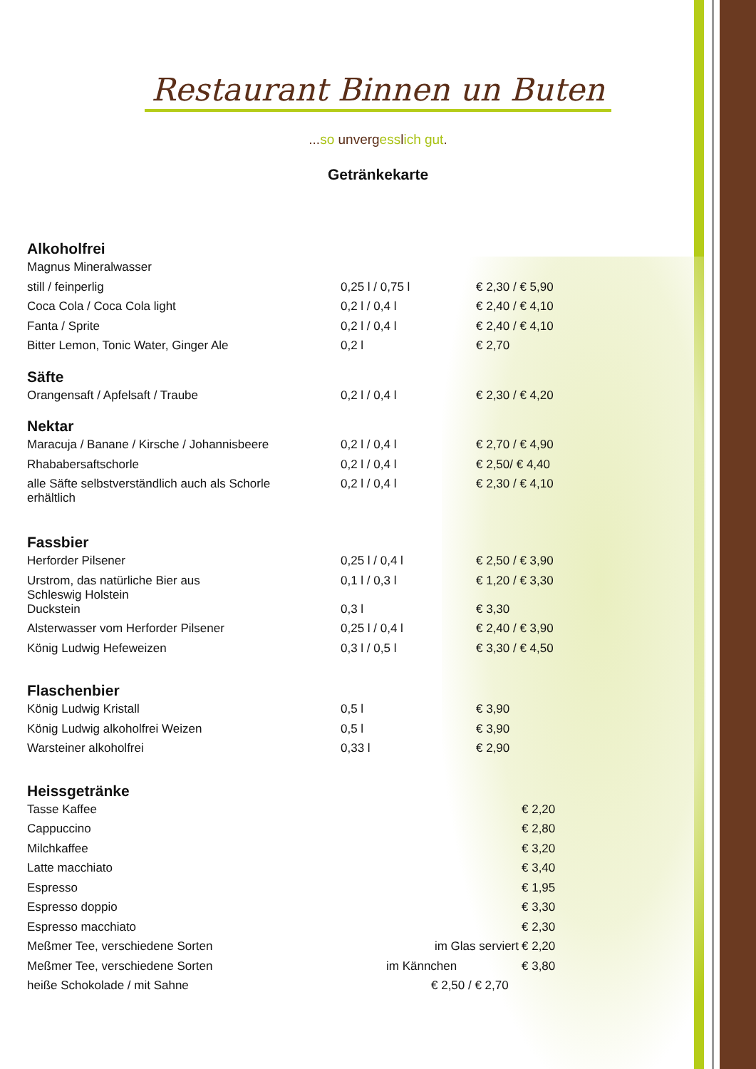Restaurant Binnen un Buten
...so unvergesslich gut.
Getränkekarte
Alkoholfrei
| Magnus Mineralwasser | | |
| still / feinperlig | 0,25 l / 0,75 l | € 2,30 / € 5,90 |
| Coca Cola / Coca Cola light | 0,2 l / 0,4 l | € 2,40 / € 4,10 |
| Fanta / Sprite | 0,2 l / 0,4 l | € 2,40 / € 4,10 |
| Bitter Lemon, Tonic Water, Ginger Ale | 0,2 l | € 2,70 |
Säfte
| Orangensaft / Apfelsaft / Traube | 0,2 l / 0,4 l | € 2,30 / € 4,20 |
Nektar
| Maracuja / Banane / Kirsche / Johannisbeere | 0,2 l / 0,4 l | € 2,70 / € 4,90 |
| Rhababersaftschorle | 0,2 l / 0,4 l | € 2,50/ € 4,40 |
| alle Säfte selbstverständlich auch als Schorle erhältlich | 0,2 l / 0,4 l | € 2,30 / € 4,10 |
Fassbier
| Herforder Pilsener | 0,25 l / 0,4 l | € 2,50 / € 3,90 |
| Urstrom, das natürliche Bier aus Schleswig Holstein | 0,1 l / 0,3 l | € 1,20 / € 3,30 |
| Duckstein | 0,3 l | € 3,30 |
| Alsterwasser vom Herforder Pilsener | 0,25 l / 0,4 l | € 2,40 / € 3,90 |
| König Ludwig Hefeweizen | 0,3 l / 0,5 l | € 3,30 / € 4,50 |
Flaschenbier
| König Ludwig Kristall | 0,5 l | € 3,90 |
| König Ludwig alkoholfrei Weizen | 0,5 l | € 3,90 |
| Warsteiner alkoholfrei | 0,33 l | € 2,90 |
Heissgetränke
| Tasse Kaffee | | € 2,20 |
| Cappuccino | | € 2,80 |
| Milchkaffee | | € 3,20 |
| Latte macchiato | | € 3,40 |
| Espresso | | € 1,95 |
| Espresso doppio | | € 3,30 |
| Espresso macchiato | | € 2,30 |
| Meßmer Tee, verschiedene Sorten | im Glas serviert | € 2,20 |
| Meßmer Tee, verschiedene Sorten | im Kännchen | € 3,80 |
| heiße Schokolade / mit Sahne | € 2,50 / € 2,70 | |